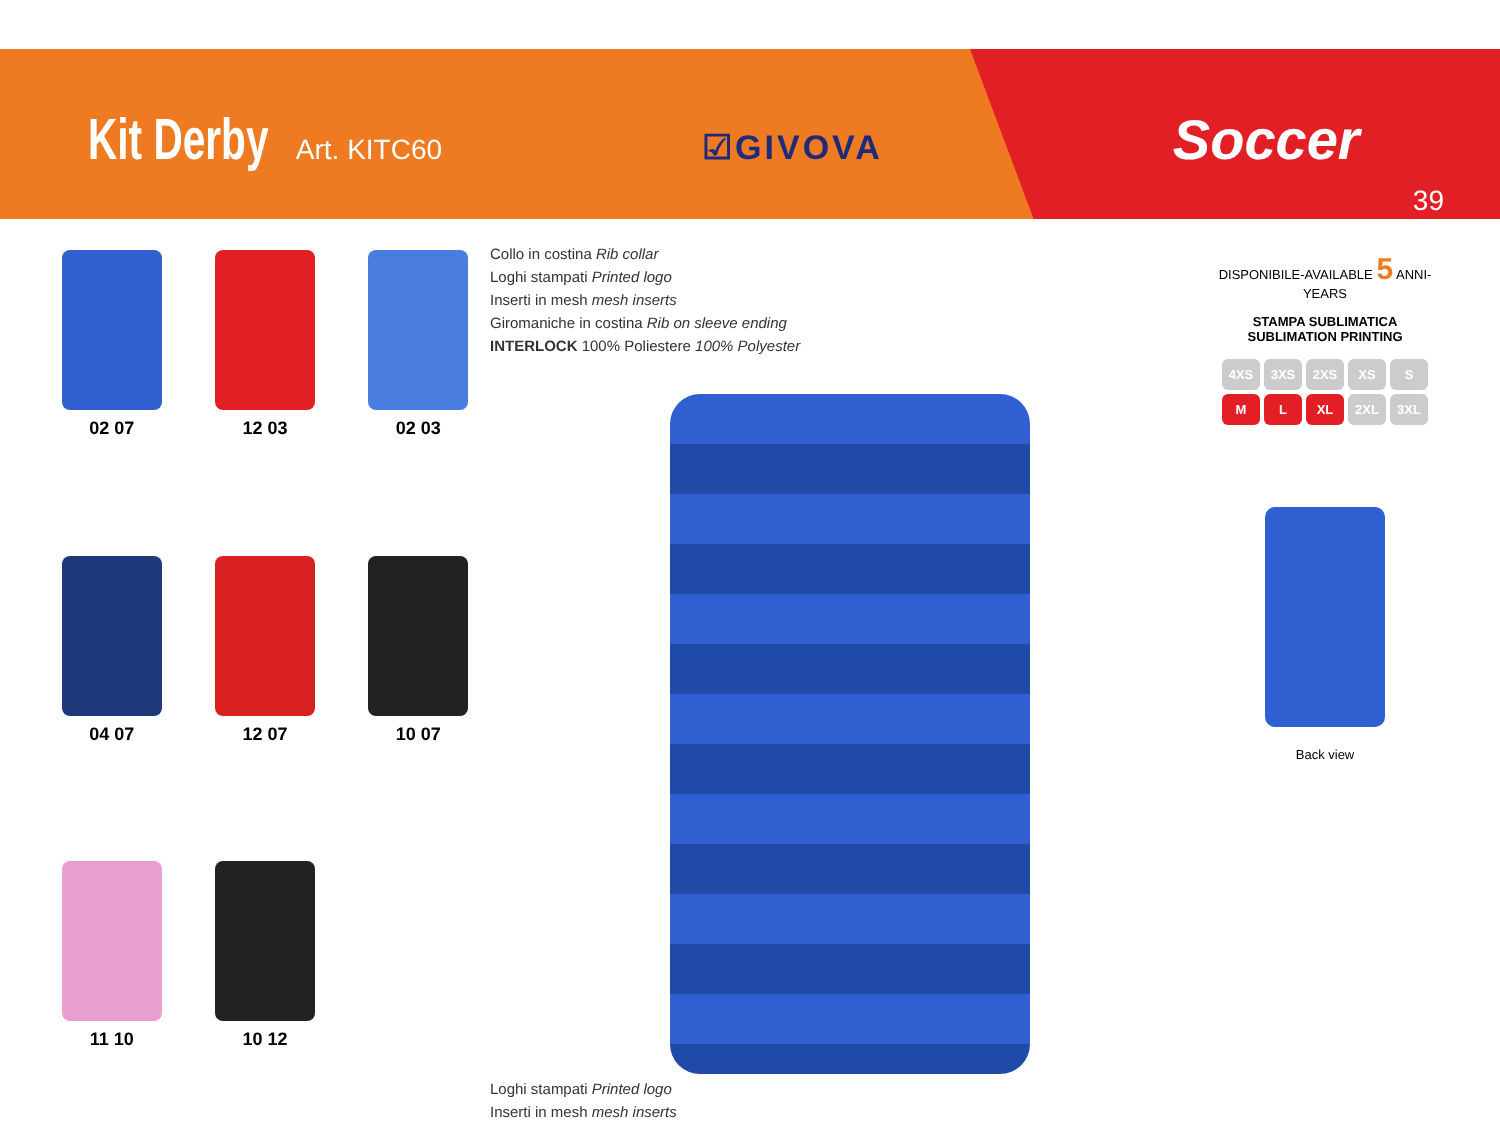Kit Derby Art. KITC60 ☑GIVOVA Soccer
39
02 07
12 03
02 03
04 07
12 07
10 07
11 10
10 12
Collo in costina Rib collar
Loghi stampati Printed logo
Inserti in mesh mesh inserts
Giromaniche in costina Rib on sleeve ending
INTERLOCK 100% Poliestere 100% Polyester
Loghi stampati Printed logo
Inserti in mesh mesh inserts
DISPONIBILE-AVAILABLE 5 ANNI-YEARS
STAMPA SUBLIMATICA
SUBLIMATION PRINTING
4XS 3XS 2XS XS S
M L XL 2XL 3XL
Back view